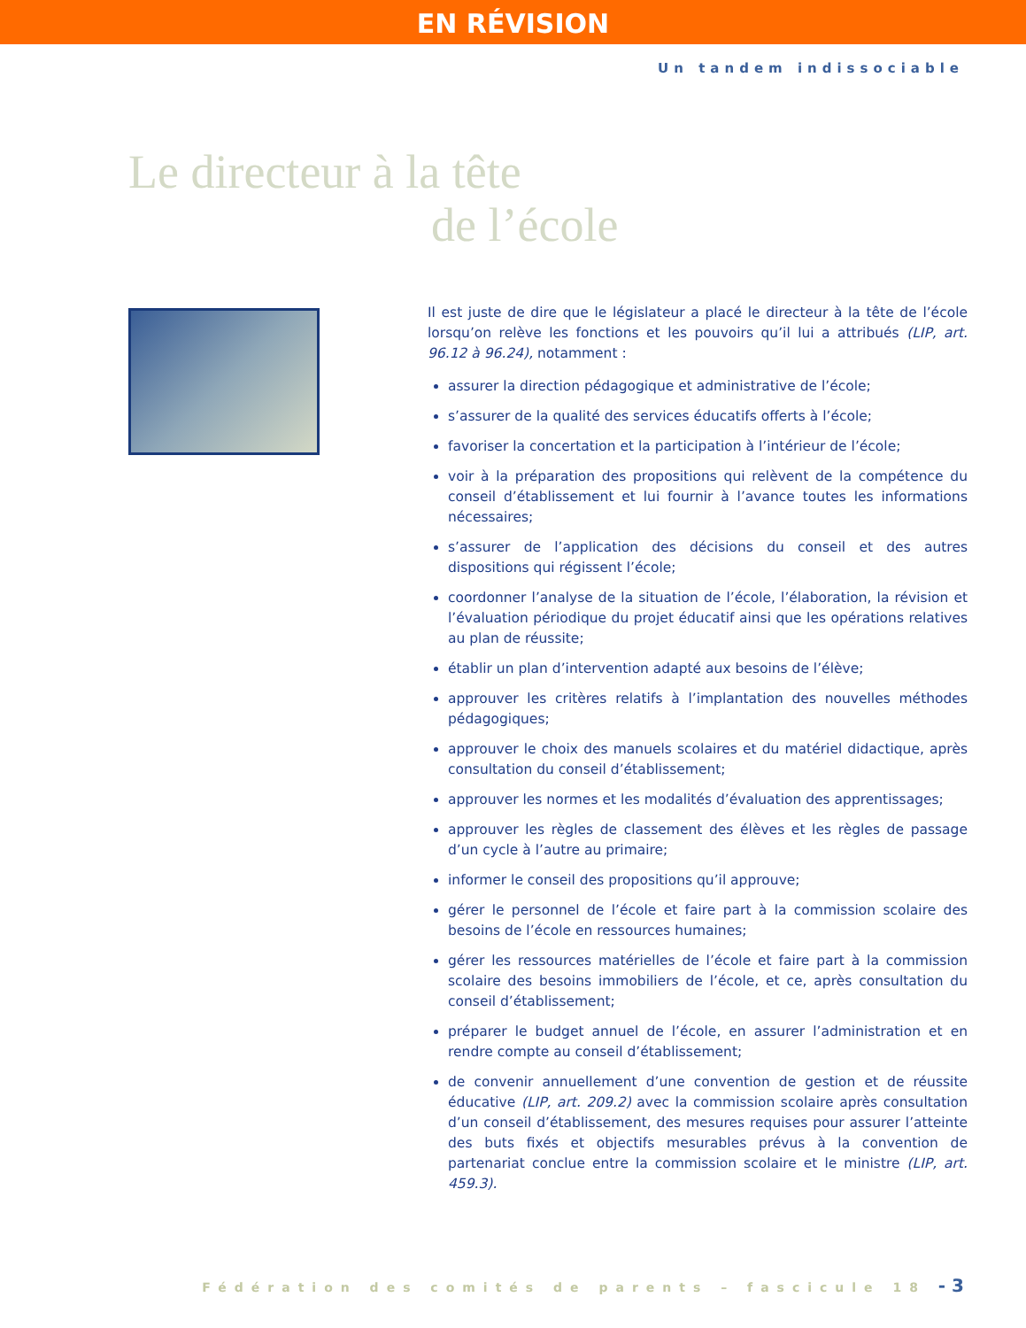EN RÉVISION
Un tandem indissociable
Le directeur à la tête
de l’école
Il est juste de dire que le législateur a placé le directeur à la tête de l’école lorsqu’on relève les fonctions et les pouvoirs qu’il lui a attribués (LIP, art. 96.12 à 96.24), notamment :
assurer la direction pédagogique et administrative de l’école;
s’assurer de la qualité des services éducatifs offerts à l’école;
favoriser la concertation et la participation à l’intérieur de l’école;
voir à la préparation des propositions qui relèvent de la compétence du conseil d’établissement et lui fournir à l’avance toutes les informations nécessaires;
s’assurer de l’application des décisions du conseil et des autres dispositions qui régissent l’école;
coordonner l’analyse de la situation de l’école, l’élaboration, la révision et l’évaluation périodique du projet éducatif ainsi que les opérations relatives au plan de réussite;
établir un plan d’intervention adapté aux besoins de l’élève;
approuver les critères relatifs à l’implantation des nouvelles méthodes pédagogiques;
approuver le choix des manuels scolaires et du matériel didactique, après consultation du conseil d’établissement;
approuver les normes et les modalités d’évaluation des apprentissages;
approuver les règles de classement des élèves et les règles de passage d’un cycle à l’autre au primaire;
informer le conseil des propositions qu’il approuve;
gérer le personnel de l’école et faire part à la commission scolaire des besoins de l’école en ressources humaines;
gérer les ressources matérielles de l’école et faire part à la commission scolaire des besoins immobiliers de l’école, et ce, après consultation du conseil d’établissement;
préparer le budget annuel de l’école, en assurer l’administration et en rendre compte au conseil d’établissement;
de convenir annuellement d’une convention de gestion et de réussite éducative (LIP, art. 209.2) avec la commission scolaire après consultation d’un conseil d’établissement, des mesures requises pour assurer l’atteinte des buts fixés et objectifs mesurables prévus à la convention de partenariat conclue entre la commission scolaire et le ministre (LIP, art. 459.3).
Fédération des comités de parents – fascicule 18 - 3